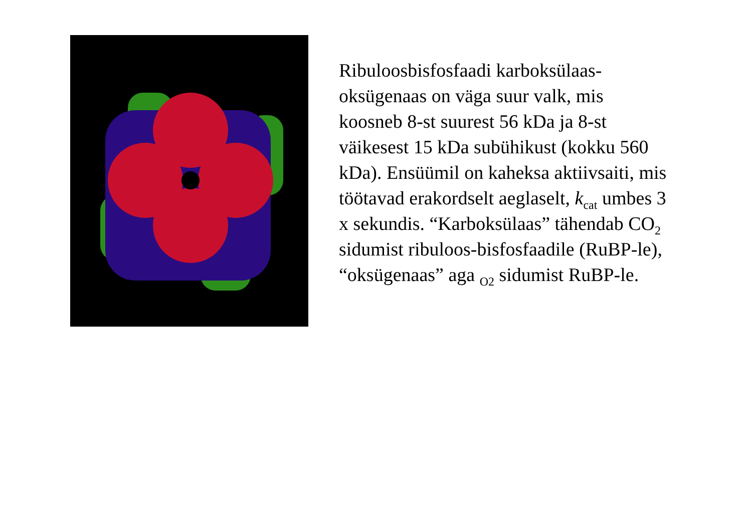Ribuloosbisfosfaadi karboksülaas-oksügenaas on väga suur valk, mis koosneb 8-st suurest 56 kDa ja 8-st väikesest 15 kDa subühikust (kokku 560 kDa). Ensüümil on kaheksa aktiivsaiti, mis töötavad erakordselt aeglaselt, k<sub>cat</sub> umbes 3 x sekundis. “Karboksülaas” tähendab CO<sub>2</sub> sidumist ribuloos-bisfosfaadile (RuBP-le), “oksügenaas” aga <sub>O2</sub> sidumist RuBP-le.